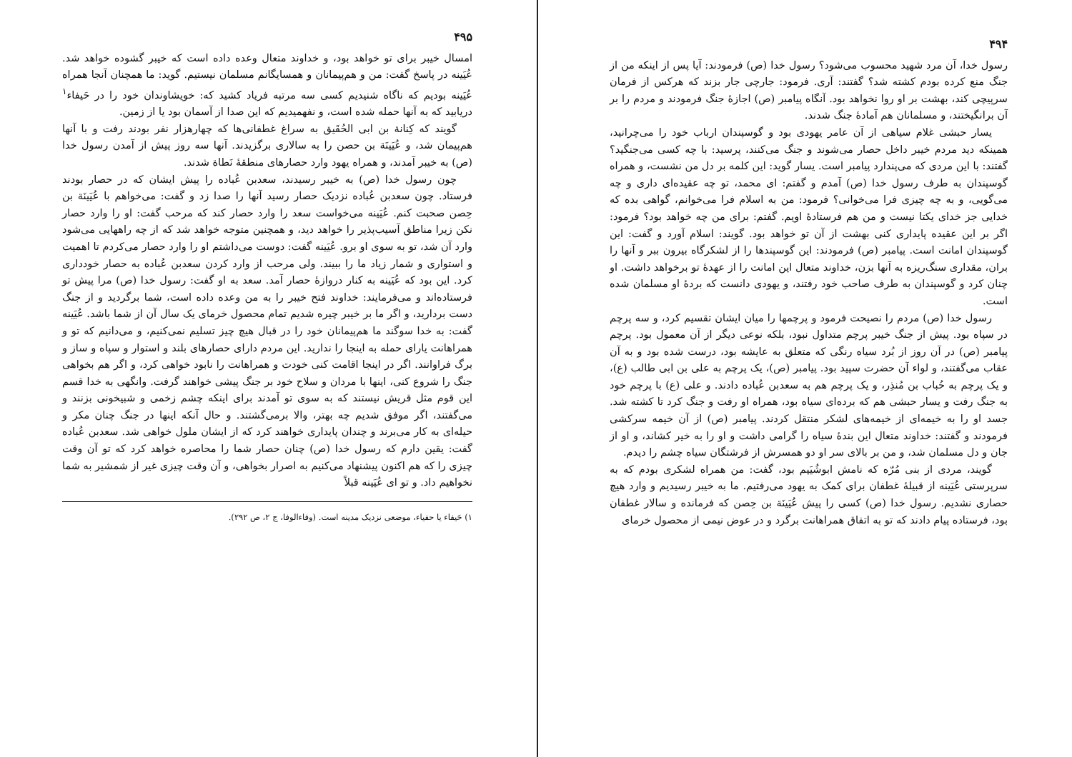۴۹۴
رسول خدا، آن مرد شهید محسوب می‌شود؟ رسول خدا (ص) فرمودند: آیا پس از اینکه من از جنگ منع کرده بودم کشته شد؟ گفتند: آری. فرمود: جارچی جار بزند که هرکس از فرمان سرپیچی کند، بهشت بر او روا نخواهد بود. آنگاه پیامبر (ص) اجازهٔ جنگ فرمودند و مردم را بر آن برانگیختند، و مسلمانان هم آمادهٔ جنگ شدند.
یسار حبشی غلام سیاهی از آن عامر یهودی بود و گوسپندان ارباب خود را می‌چرانید، همینکه دید مردم خیبر داخل حصار می‌شوند و جنگ می‌کنند، پرسید: با چه کسی می‌جنگید؟ گفتند: با این مردی که می‌پندارد پیامبر است. یسار گوید: این کلمه بر دل من نشست، و همراه گوسپندان به طرف رسول خدا (ص) آمدم و گفتم: ای محمد، تو چه عقیده‌ای داری و چه می‌گویی، و به چه چیزی فرا می‌خوانی؟ فرمود: من به اسلام فرا می‌خوانم، گواهی بده که خدایی جز خدای یکتا نیست و من هم فرستادهٔ اویم. گفتم: برای من چه خواهد بود؟ فرمود: اگر بر این عقیده پایداری کنی بهشت از آن تو خواهد بود. گویند: اسلام آورد و گفت: این گوسپندان امانت است. پیامبر (ص) فرمودند: این گوسپندها را از لشکرگاه بیرون ببر و آنها را بران، مقداری سنگ‌ریزه به آنها بزن، خداوند متعال این امانت را از عهدهٔ تو برخواهد داشت. او چنان کرد و گوسپندان به طرف صاحب خود رفتند، و یهودی دانست که بردهٔ او مسلمان شده است.
رسول خدا (ص) مردم را نصیحت فرمود و پرچمها را میان ایشان تقسیم کرد، و سه پرچم در سپاه بود. پیش از جنگ خیبر پرچم متداول نبود، بلکه نوعی دیگر از آن معمول بود. پرچم پیامبر (ص) در آن روز از بُرد سیاه رنگی که متعلق به عایشه بود، درست شده بود و به آن عقاب می‌گفتند، و لواء آن حضرت سپید بود. پیامبر (ص)، یک پرچم به علی بن ابی طالب (ع)، و یک پرچم به حُباب بن مُنذِر، و یک پرچم هم به سعدبن عُباده دادند. و علی (ع) با پرچم خود به جنگ رفت و یسار حبشی هم که برده‌ای سیاه بود، همراه او رفت و جنگ کرد تا کشته شد. جسد او را به خیمه‌ای از خیمه‌های لشکر منتقل کردند. پیامبر (ص) از آن خیمه سرکشی فرمودند و گفتند: خداوند متعال این بندهٔ سیاه را گرامی داشت و او را به خیر کشاند، و او از جان و دل مسلمان شد، و من بر بالای سر او دو همسرش از فرشتگان سیاه چشم را دیدم.
گویند، مردی از بنی مُرّه که نامش ابوشُیَیم بود، گفت: من همراه لشکری بودم که به سرپرستی عُیَینه از قبیلهٔ غطفان برای کمک به یهود می‌رفتیم. ما به خیبر رسیدیم و وارد هیچ حصاری نشدیم. رسول خدا (ص) کسی را پیش عُیَینَة بن حِصن که فرمانده و سالار غطفان بود، فرستاده پیام دادند که تو به اتفاق همراهانت برگرد و در عوض نیمی از محصول خرمای
۴۹۵
امسال خیبر برای تو خواهد بود، و خداوند متعال وعده داده است که خیبر گشوده خواهد شد. عُیَینه در پاسخ گفت: من و هم‌پیمانان و همسایگانم مسلمان نیستیم. گوید: ما همچنان آنجا همراه عُیَینه بودیم که ناگاه شنیدیم کسی سه مرتبه فریاد کشید که: خویشاوندان خود را در حَیفاء<sup>۱</sup> دریابید که به آنها حمله شده است، و نفهمیدیم که این صدا از آسمان بود یا از زمین.
گویند که کِنانة بن ابی الحُقَیق به سراغ غطفانی‌ها که چهارهزار نفر بودند رفت و با آنها هم‌پیمان شد، و عُیَینَة بن حصن را به سالاری برگزیدند. آنها سه روز پیش از آمدن رسول خدا (ص) به خیبر آمدند، و همراه یهود وارد حصارهای منطقهٔ نَطاة شدند.
چون رسول خدا (ص) به خیبر رسیدند، سعدبن عُباده را پیش ایشان که در حصار بودند فرستاد. چون سعدبن عُباده نزدیک حصار رسید آنها را صدا زد و گفت: می‌خواهم با عُیَینَة بن حِصن صحبت کنم. عُیَینه می‌خواست سعد را وارد حصار کند که مرحب گفت: او را وارد حصار نکن زیرا مناطق آسیب‌پذیر را خواهد دید، و همچنین متوجه خواهد شد که از چه راههایی می‌شود وارد آن شد، تو به سوی او برو. عُیَینه گفت: دوست می‌داشتم او را وارد حصار می‌کردم تا اهمیت و استواری و شمار زیاد ما را ببیند. ولی مرحب از وارد کردن سعدبن عُباده به حصار خودداری کرد. این بود که عُیَینه به کنار دروازهٔ حصار آمد. سعد به او گفت: رسول خدا (ص) مرا پیش تو فرستاده‌اند و می‌فرمایند: خداوند فتح خیبر را به من وعده داده است، شما برگردید و از جنگ دست بردارید، و اگر ما بر خیبر چیره شدیم تمام محصول خرمای یک سال آن از شما باشد. عُیَینه گفت: به خدا سوگند ما هم‌پیمانان خود را در قبال هیچ چیز تسلیم نمی‌کنیم، و می‌دانیم که تو و همراهانت یارای حمله به اینجا را ندارید. این مردم دارای حصارهای بلند و استوار و سپاه و ساز و برگ فراوانند. اگر در اینجا اقامت کنی خودت و همراهانت را نابود خواهی کرد، و اگر هم بخواهی جنگ را شروع کنی، اینها با مردان و سلاح خود بر جنگ پیشی خواهند گرفت. وانگهی به خدا قسم این قوم مثل قریش نیستند که به سوی تو آمدند برای اینکه چشم زخمی و شبیخونی بزنند و می‌گفتند، اگر موفق شدیم چه بهتر، والا برمی‌گشتند. و حال آنکه اینها در جنگ چنان مکر و حیله‌ای به کار می‌برند و چندان پایداری خواهند کرد که از ایشان ملول خواهی شد. سعدبن عُباده گفت: یقین دارم که رسول خدا (ص) چنان حصار شما را محاصره خواهد کرد که تو آن وقت چیزی را که هم اکنون پیشنهاد می‌کنیم به اصرار بخواهی، و آن وقت چیزی غیر از شمشیر به شما نخواهیم داد. و تو ای عُیَینه قبلاً
۱) حَیفاء یا حفیاء، موضعی نزدیک مدینه است. (وفاءالوفا، ج ۲، ص ۲۹۲).